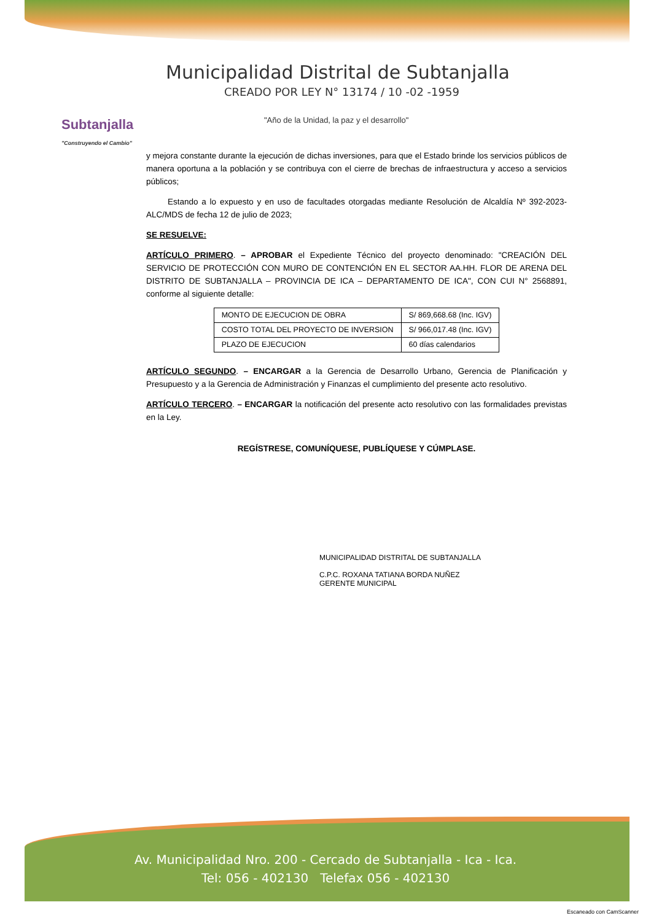Subtanjalla
"Construyendo el Cambio"
Municipalidad Distrital de Subtanjalla
CREADO POR LEY N° 13174 / 10 -02 -1959
"Año de la Unidad, la paz y el desarrollo"
y mejora constante durante la ejecución de dichas inversiones, para que el Estado brinde los servicios públicos de manera oportuna a la población y se contribuya con el cierre de brechas de infraestructura y acceso a servicios públicos;
Estando a lo expuesto y en uso de facultades otorgadas mediante Resolución de Alcaldía Nº 392-2023-ALC/MDS de fecha 12 de julio de 2023;
SE RESUELVE:
ARTÍCULO PRIMERO. – APROBAR el Expediente Técnico del proyecto denominado: "CREACIÓN DEL SERVICIO DE PROTECCIÓN CON MURO DE CONTENCIÓN EN EL SECTOR AA.HH. FLOR DE ARENA DEL DISTRITO DE SUBTANJALLA – PROVINCIA DE ICA – DEPARTAMENTO DE ICA", CON CUI N° 2568891, conforme al siguiente detalle:
| MONTO DE EJECUCION DE OBRA | S/ 869,668.68 (Inc. IGV) |
| COSTO TOTAL DEL PROYECTO DE INVERSION | S/ 966,017.48 (Inc. IGV) |
| PLAZO DE EJECUCION | 60 días calendarios |
ARTÍCULO SEGUNDO. – ENCARGAR a la Gerencia de Desarrollo Urbano, Gerencia de Planificación y Presupuesto y a la Gerencia de Administración y Finanzas el cumplimiento del presente acto resolutivo.
ARTÍCULO TERCERO. – ENCARGAR la notificación del presente acto resolutivo con las formalidades previstas en la Ley.
REGÍSTRESE, COMUNÍQUESE, PUBLÍQUESE Y CÚMPLASE.
MUNICIPALIDAD DISTRITAL DE SUBTANJALLA
C.P.C. ROXANA TATIANA BORDA NUÑEZ
GERENTE MUNICIPAL
Av. Municipalidad Nro. 200 - Cercado de Subtanjalla - Ica - Ica.
Tel: 056 - 402130 Telefax 056 - 402130
Escaneado con CamScanner